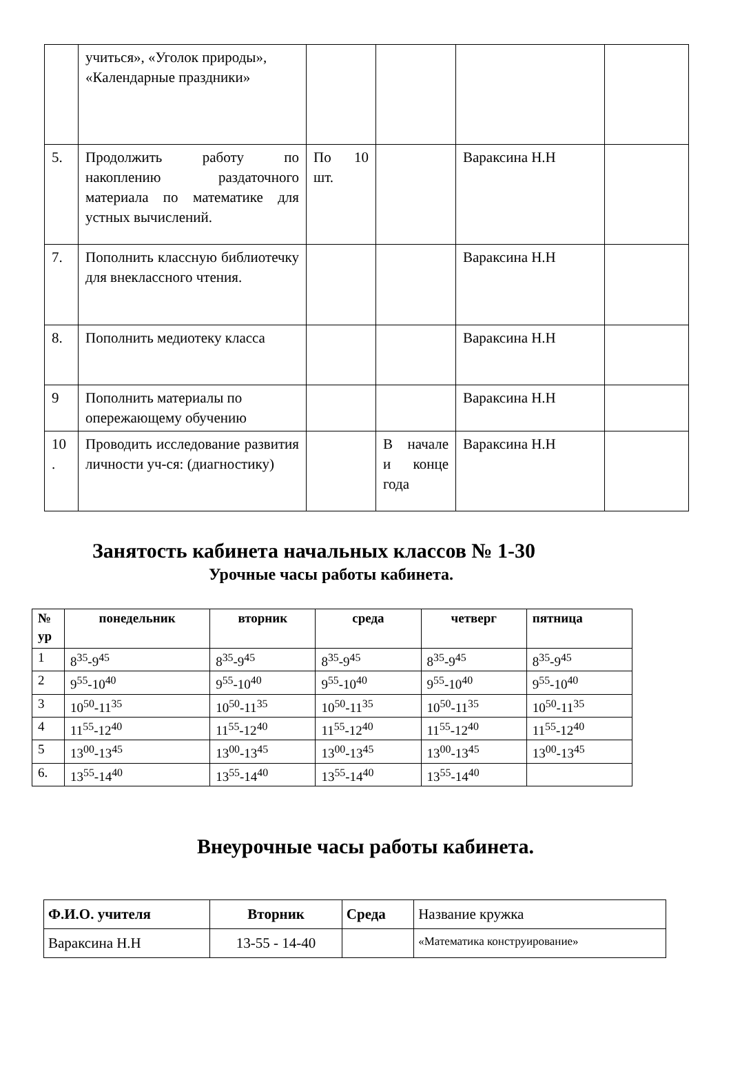| | учиться», «Уголок природы», «Календарные праздники» | | | | |
| 5. | Продолжить работу по накоплению раздаточного материала по математике для устных вычислений. | По 10 шт. | | Вараксина Н.Н | |
| 7. | Пополнить классную библиотечку для внеклассного чтения. | | | Вараксина Н.Н | |
| 8. | Пополнить медиотеку класса | | | Вараксина Н.Н | |
| 9 | Пополнить материалы по опережающему обучению | | | Вараксина Н.Н | |
| 10 . | Проводить исследование развития личности уч-ся: (диагностику) | | В начале и конце года | Вараксина Н.Н | |
Занятость кабинета начальных классов № 1-30
Урочные часы работы кабинета.
| № ур | понедельник | вторник | среда | четверг | пятница |
| --- | --- | --- | --- | --- | --- |
| 1 | 8<sup>35</sup>-9<sup>45</sup> | 8<sup>35</sup>-9<sup>45</sup> | 8<sup>35</sup>-9<sup>45</sup> | 8<sup>35</sup>-9<sup>45</sup> | 8<sup>35</sup>-9<sup>45</sup> |
| 2 | 9<sup>55</sup>-10<sup>40</sup> | 9<sup>55</sup>-10<sup>40</sup> | 9<sup>55</sup>-10<sup>40</sup> | 9<sup>55</sup>-10<sup>40</sup> | 9<sup>55</sup>-10<sup>40</sup> |
| 3 | 10<sup>50</sup>-11<sup>35</sup> | 10<sup>50</sup>-11<sup>35</sup> | 10<sup>50</sup>-11<sup>35</sup> | 10<sup>50</sup>-11<sup>35</sup> | 10<sup>50</sup>-11<sup>35</sup> |
| 4 | 11<sup>55</sup>-12<sup>40</sup> | 11<sup>55</sup>-12<sup>40</sup> | 11<sup>55</sup>-12<sup>40</sup> | 11<sup>55</sup>-12<sup>40</sup> | 11<sup>55</sup>-12<sup>40</sup> |
| 5 | 13<sup>00</sup>-13<sup>45</sup> | 13<sup>00</sup>-13<sup>45</sup> | 13<sup>00</sup>-13<sup>45</sup> | 13<sup>00</sup>-13<sup>45</sup> | 13<sup>00</sup>-13<sup>45</sup> |
| 6. | 13<sup>55</sup>-14<sup>40</sup> | 13<sup>55</sup>-14<sup>40</sup> | 13<sup>55</sup>-14<sup>40</sup> | 13<sup>55</sup>-14<sup>40</sup> | |
Внеурочные часы работы кабинета.
| Ф.И.О. учителя | Вторник | Среда | Название кружка |
| Вараксина Н.Н | 13-55 - 14-40 | | «Математика конструирование» |